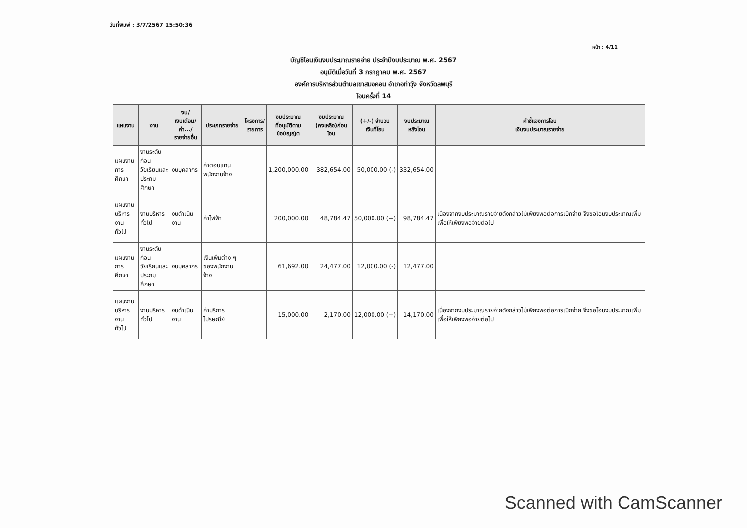วันที่พิมพ์ : 3/7/2567 15:50:36
หน้า : 4/11
บัญชีโอนเงินงบประมาณรายจ่าย ประจำปีงบประมาณ พ.ศ. 2567
อนุมัติเมื่อวันที่ 3 กรกฎาคม พ.ศ. 2567
องค์การบริหารส่วนตำบลเขาสมอคอน อำเภอท่าวุ้ง จังหวัดลพบุรี
โอนครั้งที่ 14
| แผนงาน | งาน | งบ/ เงินเดือน/ ค่า.../ รายจ่ายอื่น | ประเภทรายจ่าย | โครงการ/ รายการ | งบประมาณ ที่อนุมัติตาม ข้อบัญญัติ | งบประมาณ (คงเหลือ)ก่อนโอน | (+/-) จำนวน เงินที่โอน | งบประมาณ หลังโอน | คำชี้แจงการโอน เงินงบประมาณรายจ่าย |
| --- | --- | --- | --- | --- | --- | --- | --- | --- | --- |
| แผนงาน การศึกษา | งานระดับก่อน วัยเรียนและ ประถมศึกษา | งบบุคลากร | ค่าตอบแทน พนักงานจ้าง | | 1,200,000.00 | 382,654.00 | 50,000.00 (-) | 332,654.00 | |
| แผนงาน บริหารงาน ทั่วไป | งานบริหาร ทั่วไป | งบดำเนินงาน | ค่าไฟฟ้า | | 200,000.00 | 48,784.47 | 50,000.00 (+) | 98,784.47 | เนื่องจากงบประมาณรายจ่ายดังกล่าวไม่เพียงพอต่อการเบิกจ่าย จึงขอโอนงบประมาณเพิ่มเพื่อให้เพียงพอจ่ายต่อไป |
| แผนงาน การศึกษา | งานระดับก่อน วัยเรียนและ ประถมศึกษา | งบบุคลากร | เงินเพิ่มต่าง ๆ ของพนักงานจ้าง | | 61,692.00 | 24,477.00 | 12,000.00 (-) | 12,477.00 | |
| แผนงาน บริหารงาน ทั่วไป | งานบริหาร ทั่วไป | งบดำเนินงาน | ค่าบริการไปรษณีย์ | | 15,000.00 | 2,170.00 | 12,000.00 (+) | 14,170.00 | เนื่องจากงบประมาณรายจ่ายดังกล่าวไม่เพียงพอต่อการเบิกจ่าย จึงขอโอนงบประมาณเพิ่มเพื่อให้เพียงพอจ่ายต่อไป |
Scanned with CamScanner